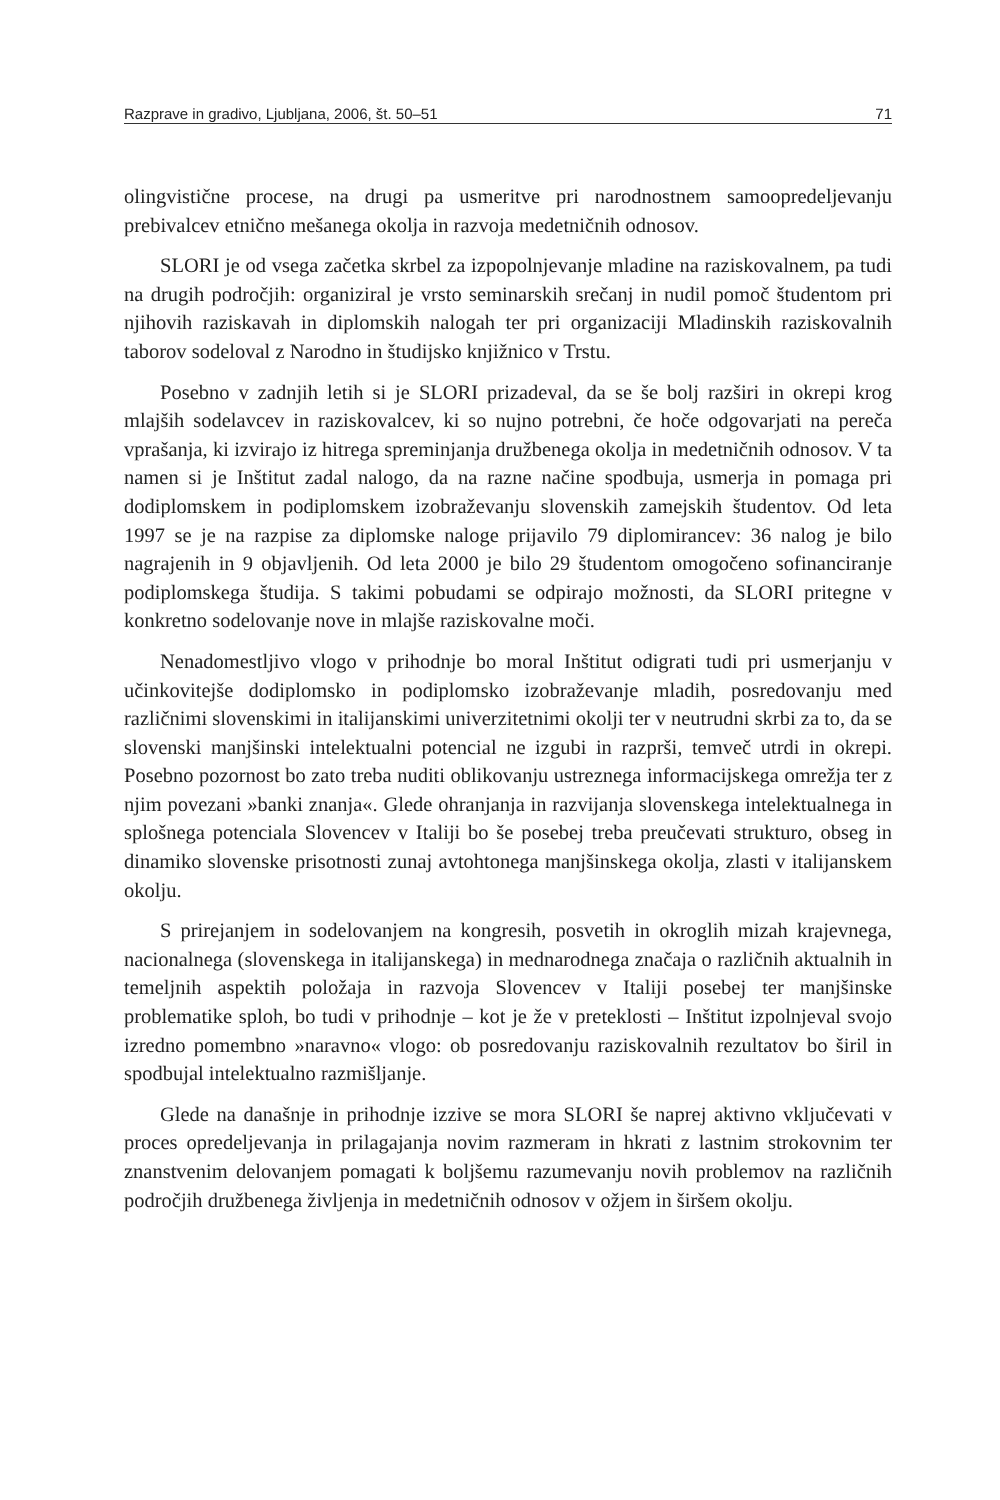Razprave in gradivo, Ljubljana, 2006, št. 50–51 71
olingvistične procese, na drugi pa usmeritve pri narodnostnem samoopredeljevanju prebivalcev etnično mešanega okolja in razvoja medetničnih odnosov.
SLORI je od vsega začetka skrbel za izpopolnjevanje mladine na raziskovalnem, pa tudi na drugih področjih: organiziral je vrsto seminarskih srečanj in nudil pomoč študentom pri njihovih raziskavah in diplomskih nalogah ter pri organizaciji Mladinskih raziskovalnih taborov sodeloval z Narodno in študijsko knjižnico v Trstu.
Posebno v zadnjih letih si je SLORI prizadeval, da se še bolj razširi in okrepi krog mlajših sodelavcev in raziskovalcev, ki so nujno potrebni, če hoče odgovarjati na pereča vprašanja, ki izvirajo iz hitrega spreminjanja družbenega okolja in medetničnih odnosov. V ta namen si je Inštitut zadal nalogo, da na razne načine spodbuja, usmerja in pomaga pri dodiplomskem in podiplomskem izobraževanju slovenskih zamejskih študentov. Od leta 1997 se je na razpise za diplomske naloge prijavilo 79 diplomirancev: 36 nalog je bilo nagrajenih in 9 objavljenih. Od leta 2000 je bilo 29 študentom omogočeno sofinanciranje podiplomskega študija. S takimi pobudami se odpirajo možnosti, da SLORI pritegne v konkretno sodelovanje nove in mlajše raziskovalne moči.
Nenadomestljivo vlogo v prihodnje bo moral Inštitut odigrati tudi pri usmerjanju v učinkovitejše dodiplomsko in podiplomsko izobraževanje mladih, posredovanju med različnimi slovenskimi in italijanskimi univerzitetnimi okolji ter v neutrudni skrbi za to, da se slovenski manjšinski intelektualni potencial ne izgubi in razprši, temveč utrdi in okrepi. Posebno pozornost bo zato treba nuditi oblikovanju ustreznega informacijskega omrežja ter z njim povezani »banki znanja«. Glede ohranjanja in razvijanja slovenskega intelektualnega in splošnega potenciala Slovencev v Italiji bo še posebej treba preučevati strukturo, obseg in dinamiko slovenske prisotnosti zunaj avtohtonega manjšinskega okolja, zlasti v italijanskem okolju.
S prirejanjem in sodelovanjem na kongresih, posvetih in okroglih mizah krajevnega, nacionalnega (slovenskega in italijanskega) in mednarodnega značaja o različnih aktualnih in temeljnih aspektih položaja in razvoja Slovencev v Italiji posebej ter manjšinske problematike sploh, bo tudi v prihodnje – kot je že v preteklosti – Inštitut izpolnjeval svojo izredno pomembno »naravno« vlogo: ob posredovanju raziskovalnih rezultatov bo širil in spodbujal intelektualno razmišljanje.
Glede na današnje in prihodnje izzive se mora SLORI še naprej aktivno vključevati v proces opredeljevanja in prilagajanja novim razmeram in hkrati z lastnim strokovnim ter znanstvenim delovanjem pomagati k boljšemu razumevanju novih problemov na različnih področjih družbenega življenja in medetničnih odnosov v ožjem in širšem okolju.